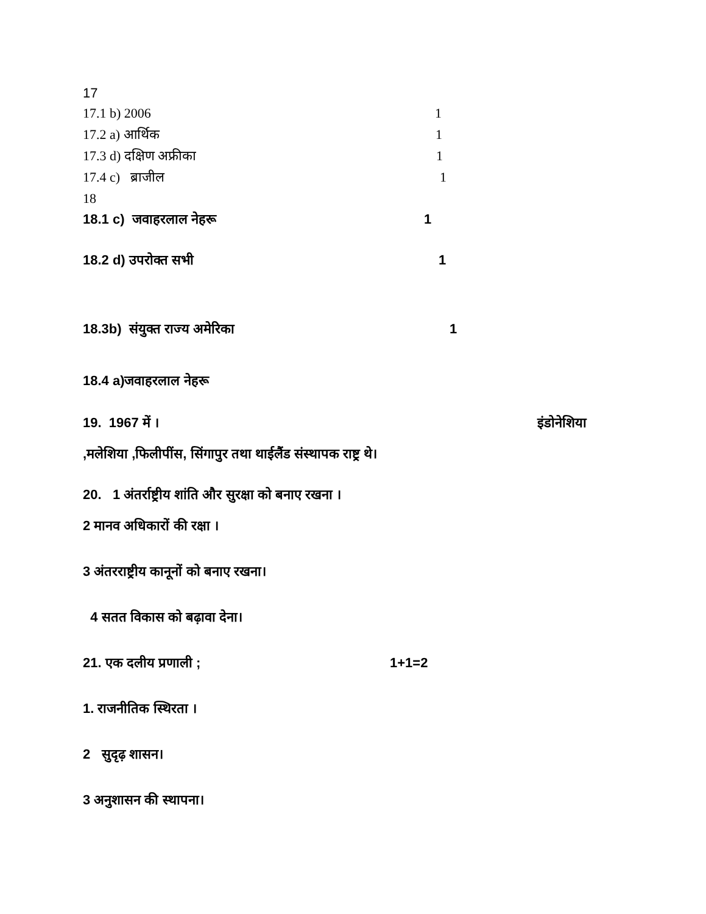17
17.1 b) 2006 1
17.2 a) आर्थिक 1
17.3 d) दक्षिण अफ्रीका 1
17.4 c) ब्राजील 1
18
18.1 c) जवाहरलाल नेहरू 1
18.2 d) उपरोक्त सभी 1
18.3b) संयुक्त राज्य अमेरिका 1
18.4 a)जवाहरलाल नेहरू
19. 1967 में । इंडोनेशिया
,मलेशिया ,फिलीपींस, सिंगापुर तथा थाईलैंड संस्थापक राष्ट्र थे।
20. 1 अंतर्राष्ट्रीय शांति और सुरक्षा को बनाए रखना ।
2 मानव अधिकारों की रक्षा ।
3 अंतरराष्ट्रीय कानूनों को बनाए रखना।
4 सतत विकास को बढ़ावा देना।
21. एक दलीय प्रणाली ; 1+1=2
1. राजनीतिक स्थिरता ।
2 सुदृढ़ शासन।
3 अनुशासन की स्थापना।